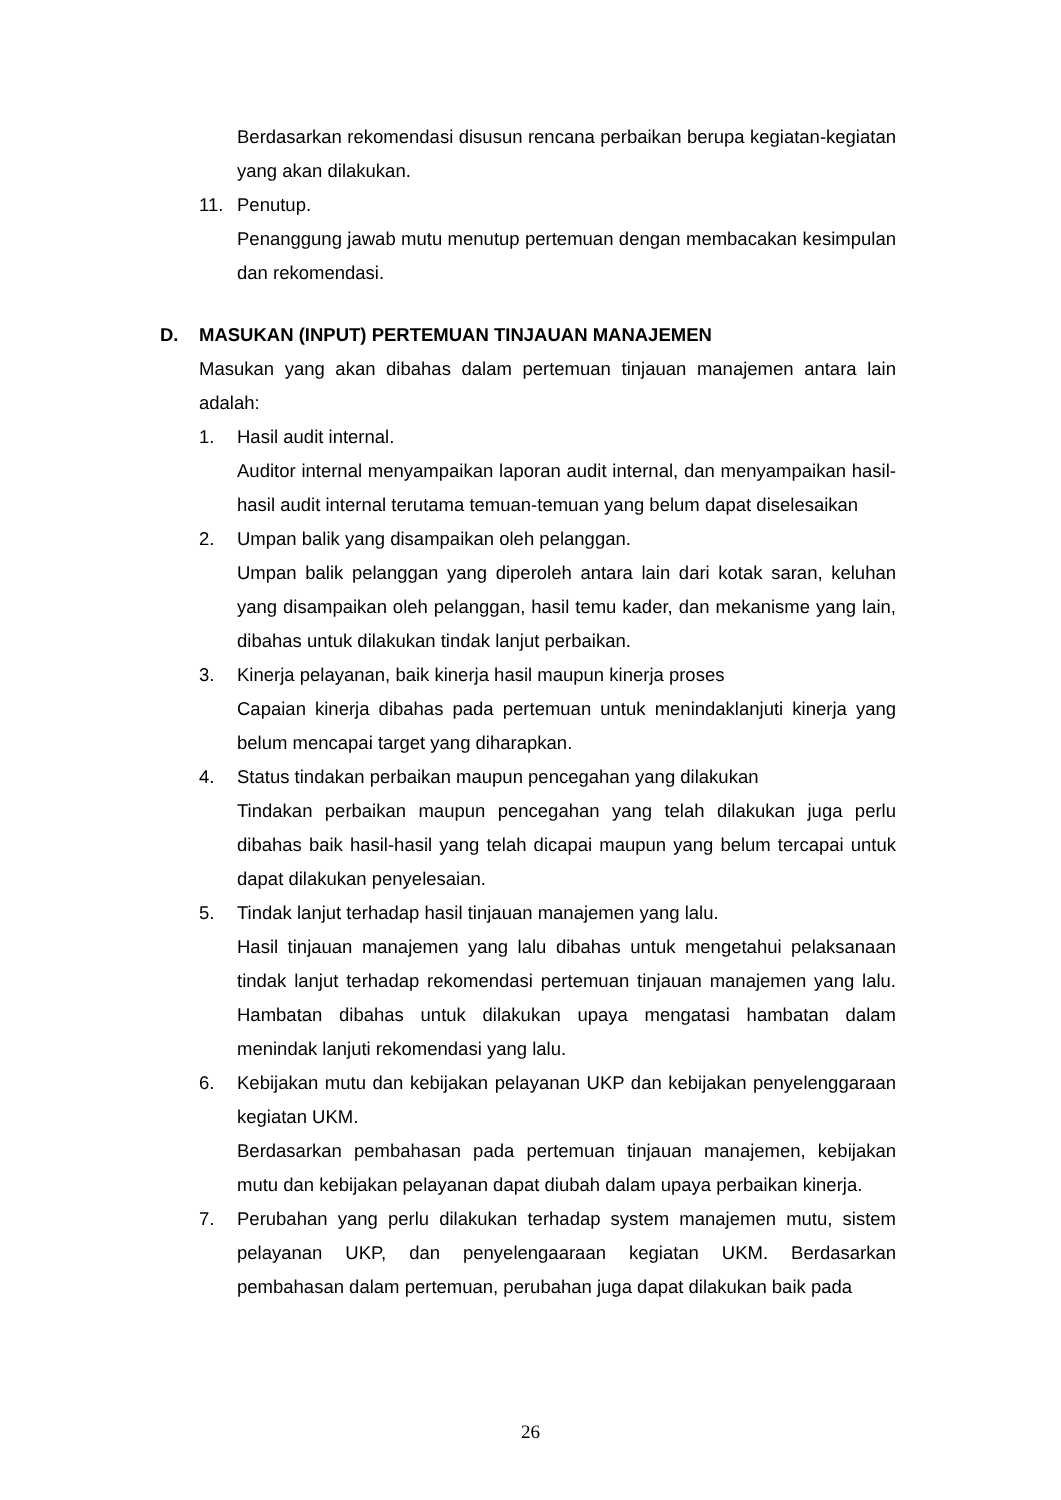Berdasarkan rekomendasi disusun rencana perbaikan berupa kegiatan-kegiatan yang akan dilakukan.
11. Penutup.
Penanggung jawab mutu menutup pertemuan dengan membacakan kesimpulan dan rekomendasi.
D. MASUKAN (INPUT) PERTEMUAN TINJAUAN MANAJEMEN
Masukan yang akan dibahas dalam pertemuan tinjauan manajemen antara lain adalah:
1. Hasil audit internal.
Auditor internal menyampaikan laporan audit internal, dan menyampaikan hasil-hasil audit internal terutama temuan-temuan yang belum dapat diselesaikan
2. Umpan balik yang disampaikan oleh pelanggan.
Umpan balik pelanggan yang diperoleh antara lain dari kotak saran, keluhan yang disampaikan oleh pelanggan, hasil temu kader, dan mekanisme yang lain, dibahas untuk dilakukan tindak lanjut perbaikan.
3. Kinerja pelayanan, baik kinerja hasil maupun kinerja proses
Capaian kinerja dibahas pada pertemuan untuk menindaklanjuti kinerja yang belum mencapai target yang diharapkan.
4. Status tindakan perbaikan maupun pencegahan yang dilakukan
Tindakan perbaikan maupun pencegahan yang telah dilakukan juga perlu dibahas baik hasil-hasil yang telah dicapai maupun yang belum tercapai untuk dapat dilakukan penyelesaian.
5. Tindak lanjut terhadap hasil tinjauan manajemen yang lalu.
Hasil tinjauan manajemen yang lalu dibahas untuk mengetahui pelaksanaan tindak lanjut terhadap rekomendasi pertemuan tinjauan manajemen yang lalu. Hambatan dibahas untuk dilakukan upaya mengatasi hambatan dalam menindak lanjuti rekomendasi yang lalu.
6. Kebijakan mutu dan kebijakan pelayanan UKP dan kebijakan penyelenggaraan kegiatan UKM.
Berdasarkan pembahasan pada pertemuan tinjauan manajemen, kebijakan mutu dan kebijakan pelayanan dapat diubah dalam upaya perbaikan kinerja.
7. Perubahan yang perlu dilakukan terhadap system manajemen mutu, sistem pelayanan UKP, dan penyelengaaraan kegiatan UKM. Berdasarkan pembahasan dalam pertemuan, perubahan juga dapat dilakukan baik pada
26